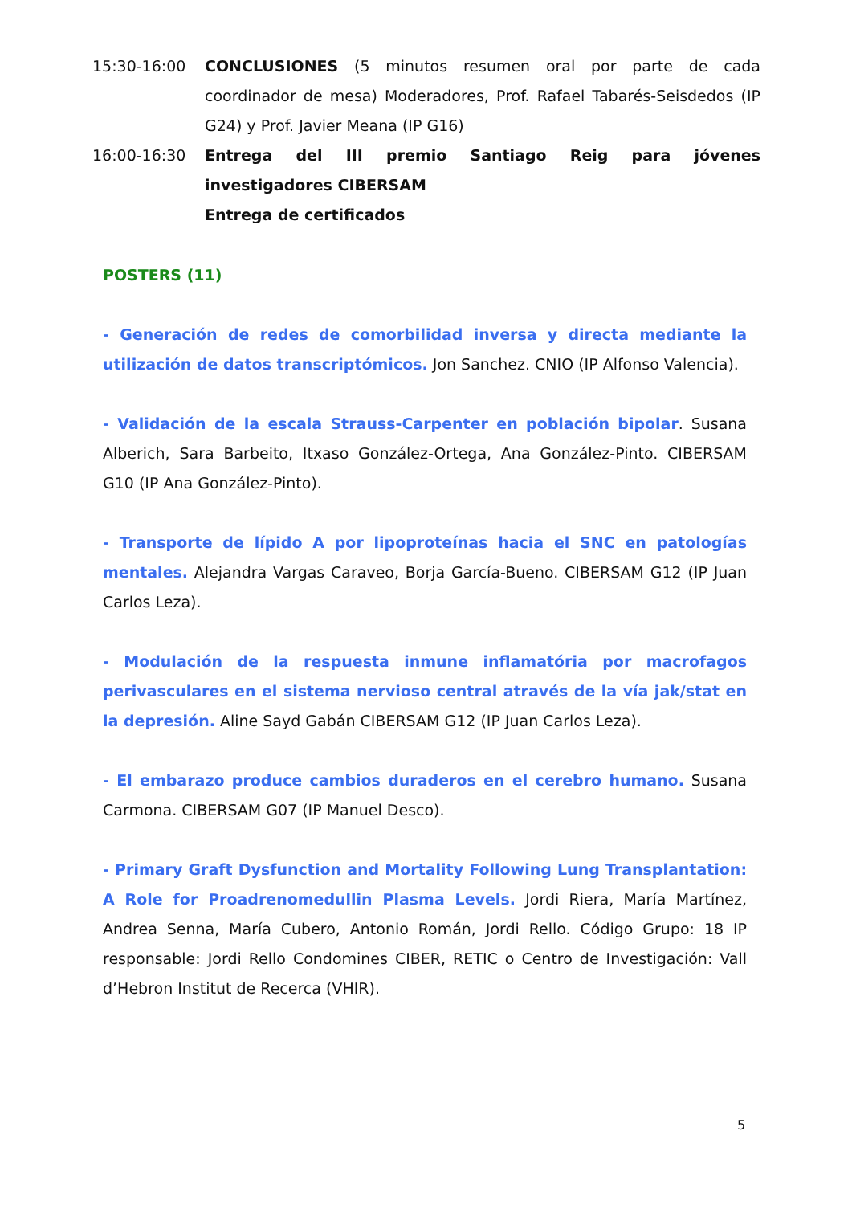15:30-16:00 CONCLUSIONES (5 minutos resumen oral por parte de cada coordinador de mesa) Moderadores, Prof. Rafael Tabarés-Seisdedos (IP G24) y Prof. Javier Meana (IP G16)
16:00-16:30 Entrega del III premio Santiago Reig para jóvenes investigadores CIBERSAM
Entrega de certificados
POSTERS (11)
- Generación de redes de comorbilidad inversa y directa mediante la utilización de datos transcriptómicos. Jon Sanchez. CNIO (IP Alfonso Valencia).
- Validación de la escala Strauss-Carpenter en población bipolar. Susana Alberich, Sara Barbeito, Itxaso González-Ortega, Ana González-Pinto. CIBERSAM G10 (IP Ana González-Pinto).
- Transporte de lípido A por lipoproteínas hacia el SNC en patologías mentales. Alejandra Vargas Caraveo, Borja García-Bueno. CIBERSAM G12 (IP Juan Carlos Leza).
- Modulación de la respuesta inmune inflamatória por macrofagos perivasculares en el sistema nervioso central através de la vía jak/stat en la depresión. Aline Sayd Gabán CIBERSAM G12 (IP Juan Carlos Leza).
- El embarazo produce cambios duraderos en el cerebro humano. Susana Carmona. CIBERSAM G07 (IP Manuel Desco).
- Primary Graft Dysfunction and Mortality Following Lung Transplantation: A Role for Proadrenomedullin Plasma Levels. Jordi Riera, María Martínez, Andrea Senna, María Cubero, Antonio Román, Jordi Rello. Código Grupo: 18 IP responsable: Jordi Rello Condomines CIBER, RETIC o Centro de Investigación: Vall d’Hebron Institut de Recerca (VHIR).
5